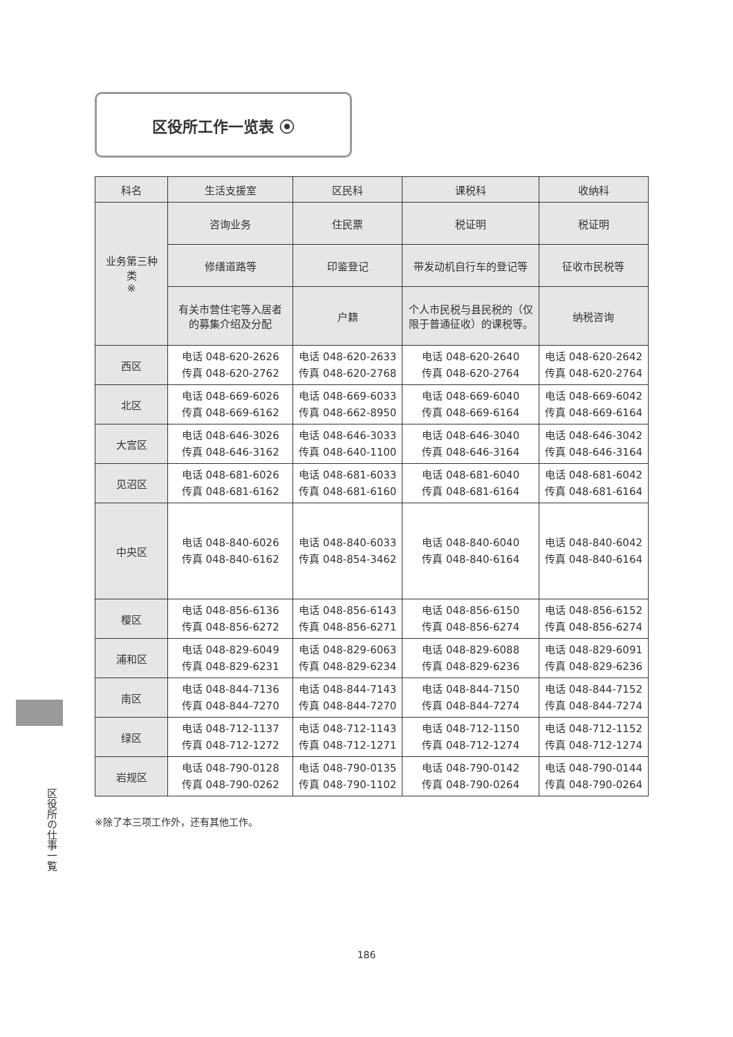区役所工作一览表 ⦿
| 科名 | 生活支援室 | 区民科 | 课税科 | 收纳科 |
| --- | --- | --- | --- | --- |
| 业务第三种类 ※ | 咨询业务 | 住民票 | 税证明 | 税证明 |
| | 修缮道路等 | 印鉴登记 | 带发动机自行车的登记等 | 征收市民税等 |
| | 有关市营住宅等入居者的募集介绍及分配 | 户籍 | 个人市民税与县民税的（仅限于普通征收）的课税等。 | 纳税咨询 |
| 西区 | 电话 048-620-2626 传真 048-620-2762 | 电话 048-620-2633 传真 048-620-2768 | 电话 048-620-2640 传真 048-620-2764 | 电话 048-620-2642 传真 048-620-2764 |
| 北区 | 电话 048-669-6026 传真 048-669-6162 | 电话 048-669-6033 传真 048-662-8950 | 电话 048-669-6040 传真 048-669-6164 | 电话 048-669-6042 传真 048-669-6164 |
| 大宫区 | 电话 048-646-3026 传真 048-646-3162 | 电话 048-646-3033 传真 048-640-1100 | 电话 048-646-3040 传真 048-646-3164 | 电话 048-646-3042 传真 048-646-3164 |
| 见沼区 | 电话 048-681-6026 传真 048-681-6162 | 电话 048-681-6033 传真 048-681-6160 | 电话 048-681-6040 传真 048-681-6164 | 电话 048-681-6042 传真 048-681-6164 |
| 中央区 | 电话 048-840-6026 传真 048-840-6162 | 电话 048-840-6033 传真 048-854-3462 | 电话 048-840-6040 传真 048-840-6164 | 电话 048-840-6042 传真 048-840-6164 |
| 樱区 | 电话 048-856-6136 传真 048-856-6272 | 电话 048-856-6143 传真 048-856-6271 | 电话 048-856-6150 传真 048-856-6274 | 电话 048-856-6152 传真 048-856-6274 |
| 浦和区 | 电话 048-829-6049 传真 048-829-6231 | 电话 048-829-6063 传真 048-829-6234 | 电话 048-829-6088 传真 048-829-6236 | 电话 048-829-6091 传真 048-829-6236 |
| 南区 | 电话 048-844-7136 传真 048-844-7270 | 电话 048-844-7143 传真 048-844-7270 | 电话 048-844-7150 传真 048-844-7274 | 电话 048-844-7152 传真 048-844-7274 |
| 绿区 | 电话 048-712-1137 传真 048-712-1272 | 电话 048-712-1143 传真 048-712-1271 | 电话 048-712-1150 传真 048-712-1274 | 电话 048-712-1152 传真 048-712-1274 |
| 岩规区 | 电话 048-790-0128 传真 048-790-0262 | 电话 048-790-0135 传真 048-790-1102 | 电话 048-790-0142 传真 048-790-0264 | 电话 048-790-0144 传真 048-790-0264 |
※除了本三项工作外，还有其他工作。
区役所の仕事一覧
186